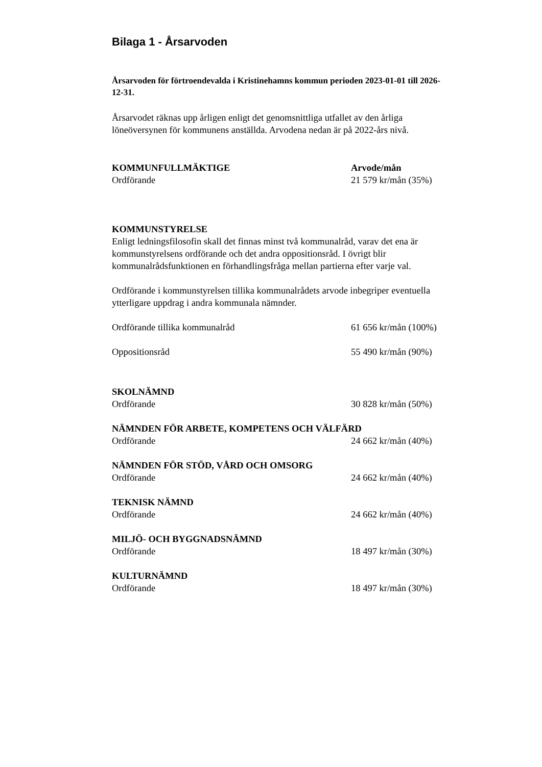Bilaga 1 - Årsarvoden
Årsarvoden för förtroendevalda i Kristinehamns kommun perioden 2023-01-01 till 2026-12-31.
Årsarvodet räknas upp årligen enligt det genomsnittliga utfallet av den årliga löneöversynen för kommunens anställda. Arvodena nedan är på 2022-års nivå.
KOMMUNFULLMÄKTIGE Arvode/mån
Ordförande 21 579 kr/mån (35%)
KOMMUNSTYRELSE
Enligt ledningsfilosofin skall det finnas minst två kommunalråd, varav det ena är kommunstyrelsens ordförande och det andra oppositionsråd. I övrigt blir kommunalrådsfunktionen en förhandlingsfråga mellan partierna efter varje val.
Ordförande i kommunstyrelsen tillika kommunalrådets arvode inbegriper eventuella ytterligare uppdrag i andra kommunala nämnder.
Ordförande tillika kommunalråd 61 656 kr/mån (100%)
Oppositionsråd 55 490 kr/mån (90%)
SKOLNÄMND
Ordförande 30 828 kr/mån (50%)
NÄMNDEN FÖR ARBETE, KOMPETENS OCH VÄLFÄRD
Ordförande 24 662 kr/mån (40%)
NÄMNDEN FÖR STÖD, VÅRD OCH OMSORG
Ordförande 24 662 kr/mån (40%)
TEKNISK NÄMND
Ordförande 24 662 kr/mån (40%)
MILJÖ- OCH BYGGNADSNÄMND
Ordförande 18 497 kr/mån (30%)
KULTURNÄMND
Ordförande 18 497 kr/mån (30%)